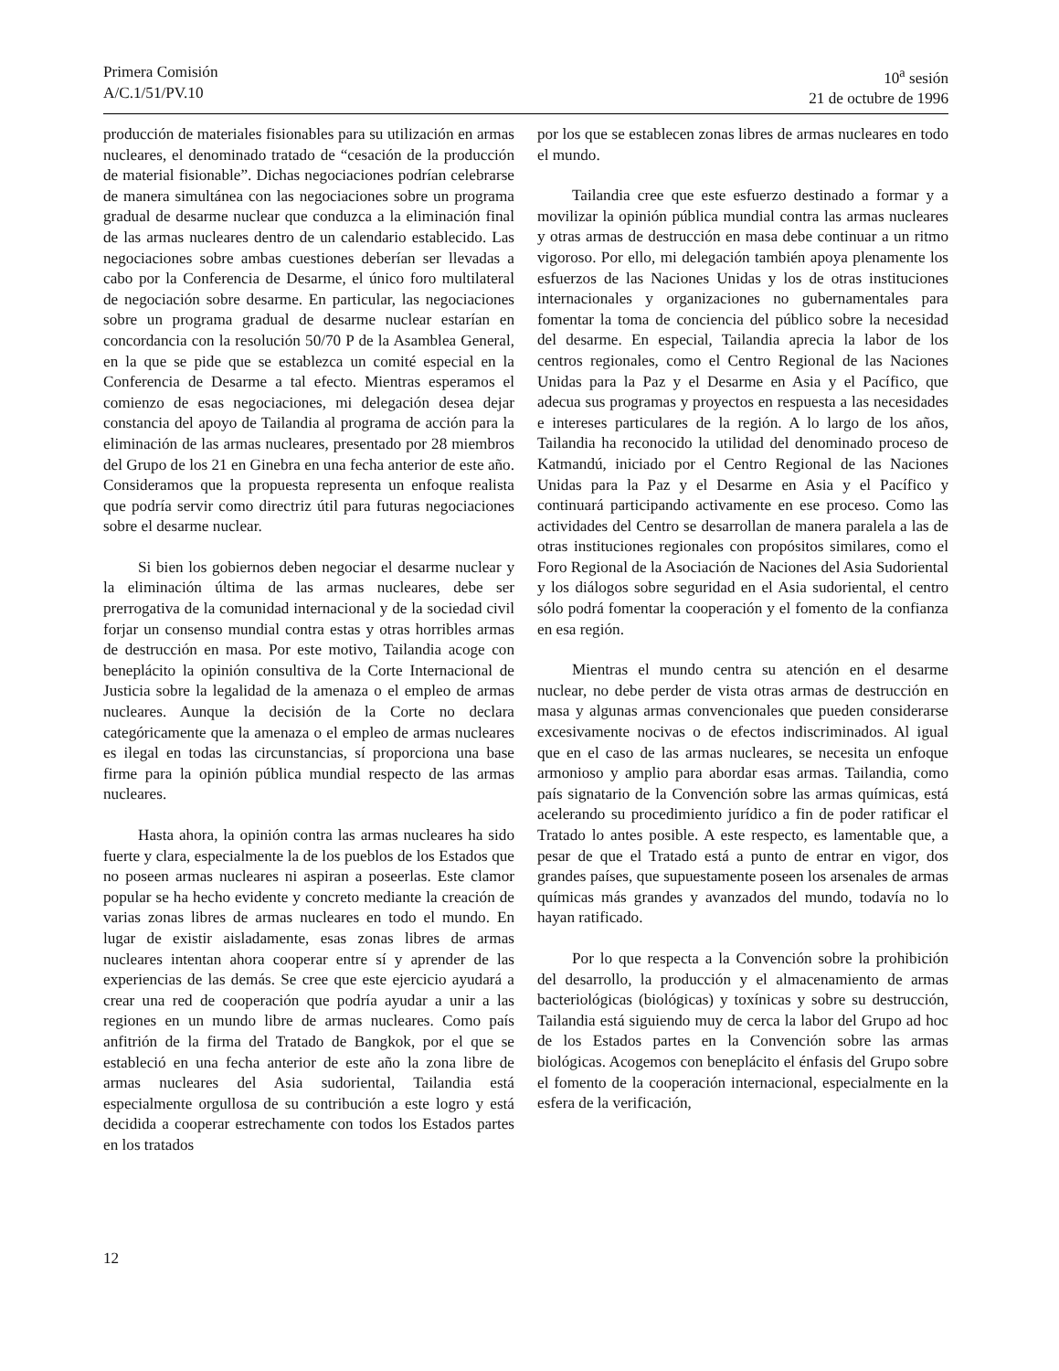Primera Comisión
A/C.1/51/PV.10
10<sup>a</sup> sesión
21 de octubre de 1996
producción de materiales fisionables para su utilización en armas nucleares, el denominado tratado de “cesación de la producción de material fisionable”. Dichas negociaciones podrían celebrarse de manera simultánea con las negociaciones sobre un programa gradual de desarme nuclear que conduzca a la eliminación final de las armas nucleares dentro de un calendario establecido. Las negociaciones sobre ambas cuestiones deberían ser llevadas a cabo por la Conferencia de Desarme, el único foro multilateral de negociación sobre desarme. En particular, las negociaciones sobre un programa gradual de desarme nuclear estarían en concordancia con la resolución 50/70 P de la Asamblea General, en la que se pide que se establezca un comité especial en la Conferencia de Desarme a tal efecto. Mientras esperamos el comienzo de esas negociaciones, mi delegación desea dejar constancia del apoyo de Tailandia al programa de acción para la eliminación de las armas nucleares, presentado por 28 miembros del Grupo de los 21 en Ginebra en una fecha anterior de este año. Consideramos que la propuesta representa un enfoque realista que podría servir como directriz útil para futuras negociaciones sobre el desarme nuclear.
Si bien los gobiernos deben negociar el desarme nuclear y la eliminación última de las armas nucleares, debe ser prerrogativa de la comunidad internacional y de la sociedad civil forjar un consenso mundial contra estas y otras horribles armas de destrucción en masa. Por este motivo, Tailandia acoge con beneplácito la opinión consultiva de la Corte Internacional de Justicia sobre la legalidad de la amenaza o el empleo de armas nucleares. Aunque la decisión de la Corte no declara categóricamente que la amenaza o el empleo de armas nucleares es ilegal en todas las circunstancias, sí proporciona una base firme para la opinión pública mundial respecto de las armas nucleares.
Hasta ahora, la opinión contra las armas nucleares ha sido fuerte y clara, especialmente la de los pueblos de los Estados que no poseen armas nucleares ni aspiran a poseerlas. Este clamor popular se ha hecho evidente y concreto mediante la creación de varias zonas libres de armas nucleares en todo el mundo. En lugar de existir aisladamente, esas zonas libres de armas nucleares intentan ahora cooperar entre sí y aprender de las experiencias de las demás. Se cree que este ejercicio ayudará a crear una red de cooperación que podría ayudar a unir a las regiones en un mundo libre de armas nucleares. Como país anfitrión de la firma del Tratado de Bangkok, por el que se estableció en una fecha anterior de este año la zona libre de armas nucleares del Asia sudoriental, Tailandia está especialmente orgullosa de su contribución a este logro y está decidida a cooperar estrechamente con todos los Estados partes en los tratados
por los que se establecen zonas libres de armas nucleares en todo el mundo.
Tailandia cree que este esfuerzo destinado a formar y a movilizar la opinión pública mundial contra las armas nucleares y otras armas de destrucción en masa debe continuar a un ritmo vigoroso. Por ello, mi delegación también apoya plenamente los esfuerzos de las Naciones Unidas y los de otras instituciones internacionales y organizaciones no gubernamentales para fomentar la toma de conciencia del público sobre la necesidad del desarme. En especial, Tailandia aprecia la labor de los centros regionales, como el Centro Regional de las Naciones Unidas para la Paz y el Desarme en Asia y el Pacífico, que adecua sus programas y proyectos en respuesta a las necesidades e intereses particulares de la región. A lo largo de los años, Tailandia ha reconocido la utilidad del denominado proceso de Katmandú, iniciado por el Centro Regional de las Naciones Unidas para la Paz y el Desarme en Asia y el Pacífico y continuará participando activamente en ese proceso. Como las actividades del Centro se desarrollan de manera paralela a las de otras instituciones regionales con propósitos similares, como el Foro Regional de la Asociación de Naciones del Asia Sudoriental y los diálogos sobre seguridad en el Asia sudoriental, el centro sólo podrá fomentar la cooperación y el fomento de la confianza en esa región.
Mientras el mundo centra su atención en el desarme nuclear, no debe perder de vista otras armas de destrucción en masa y algunas armas convencionales que pueden considerarse excesivamente nocivas o de efectos indiscriminados. Al igual que en el caso de las armas nucleares, se necesita un enfoque armonioso y amplio para abordar esas armas. Tailandia, como país signatario de la Convención sobre las armas químicas, está acelerando su procedimiento jurídico a fin de poder ratificar el Tratado lo antes posible. A este respecto, es lamentable que, a pesar de que el Tratado está a punto de entrar en vigor, dos grandes países, que supuestamente poseen los arsenales de armas químicas más grandes y avanzados del mundo, todavía no lo hayan ratificado.
Por lo que respecta a la Convención sobre la prohibición del desarrollo, la producción y el almacenamiento de armas bacteriológicas (biológicas) y toxínicas y sobre su destrucción, Tailandia está siguiendo muy de cerca la labor del Grupo ad hoc de los Estados partes en la Convención sobre las armas biológicas. Acogemos con beneplácito el énfasis del Grupo sobre el fomento de la cooperación internacional, especialmente en la esfera de la verificación,
12